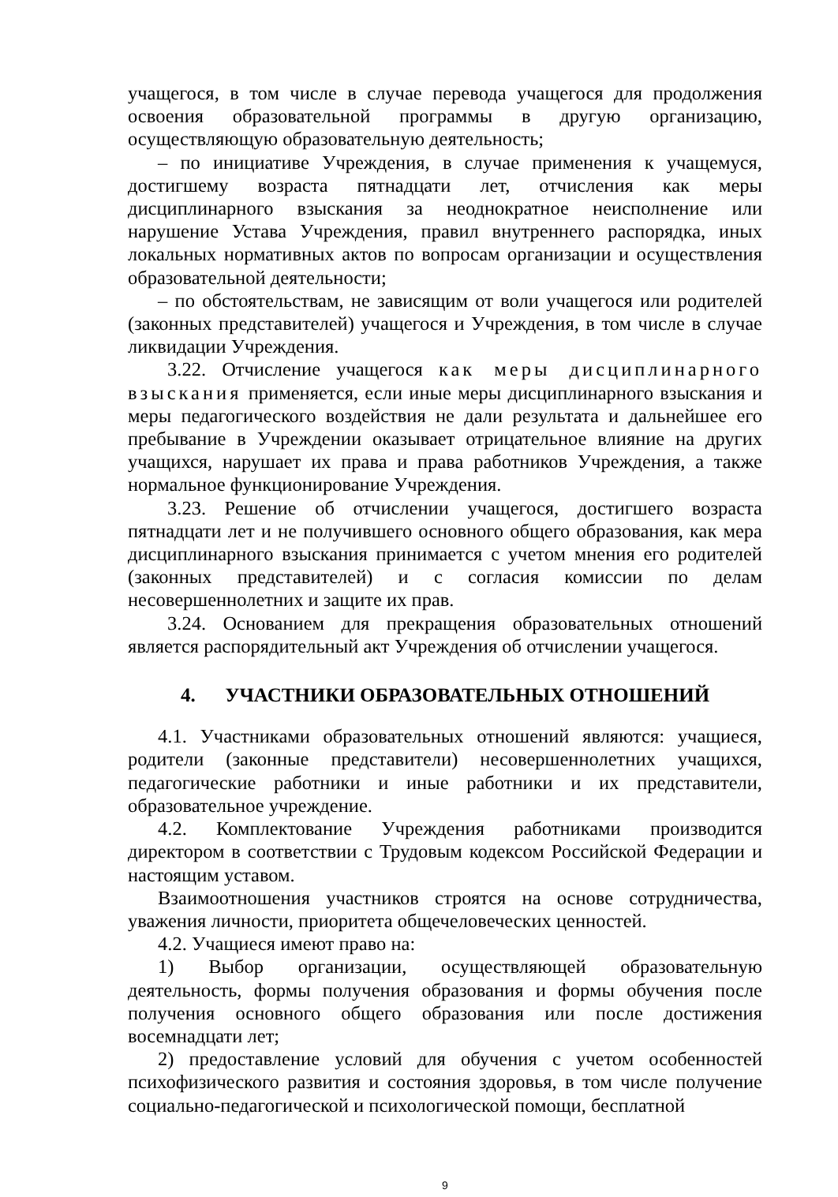учащегося, в том числе в случае перевода учащегося для продолжения освоения образовательной программы в другую организацию, осуществляющую образовательную деятельность;
– по инициативе Учреждения, в случае применения к учащемуся, достигшему возраста пятнадцати лет, отчисления как меры дисциплинарного взыскания за неоднократное неисполнение или нарушение Устава Учреждения, правил внутреннего распорядка, иных локальных нормативных актов по вопросам организации и осуществления образовательной деятельности;
– по обстоятельствам, не зависящим от воли учащегося или родителей (законных представителей) учащегося и Учреждения, в том числе в случае ликвидации Учреждения.
3.22. Отчисление учащегося как меры дисциплинарного взыскания применяется, если иные меры дисциплинарного взыскания и меры педагогического воздействия не дали результата и дальнейшее его пребывание в Учреждении оказывает отрицательное влияние на других учащихся, нарушает их права и права работников Учреждения, а также нормальное функционирование Учреждения.
3.23. Решение об отчислении учащегося, достигшего возраста пятнадцати лет и не получившего основного общего образования, как мера дисциплинарного взыскания принимается с учетом мнения его родителей (законных представителей) и с согласия комиссии по делам несовершеннолетних и защите их прав.
3.24. Основанием для прекращения образовательных отношений является распорядительный акт Учреждения об отчислении учащегося.
4. УЧАСТНИКИ ОБРАЗОВАТЕЛЬНЫХ ОТНОШЕНИЙ
4.1. Участниками образовательных отношений являются: учащиеся, родители (законные представители) несовершеннолетних учащихся, педагогические работники и иные работники и их представители, образовательное учреждение.
4.2. Комплектование Учреждения работниками производится директором в соответствии с Трудовым кодексом Российской Федерации и настоящим уставом.
Взаимоотношения участников строятся на основе сотрудничества, уважения личности, приоритета общечеловеческих ценностей.
4.2. Учащиеся имеют право на:
1) Выбор организации, осуществляющей образовательную деятельность, формы получения образования и формы обучения после получения основного общего образования или после достижения восемнадцати лет;
2) предоставление условий для обучения с учетом особенностей психофизического развития и состояния здоровья, в том числе получение социально-педагогической и психологической помощи, бесплатной
9